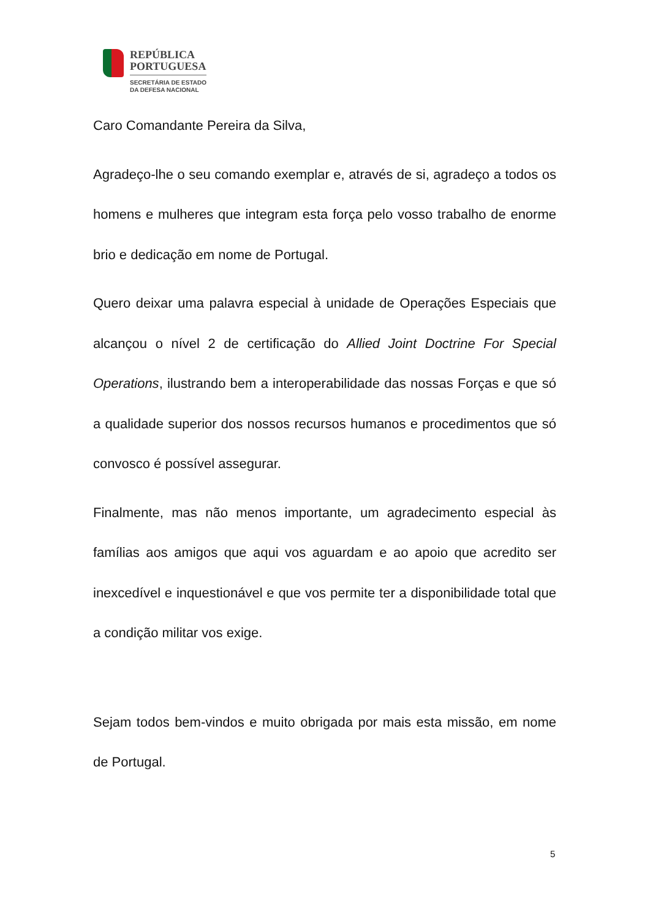REPÚBLICA
PORTUGUESA
SECRETÁRIA DE ESTADO
DA DEFESA NACIONAL
Caro Comandante Pereira da Silva,
Agradeço-lhe o seu comando exemplar e, através de si, agradeço a todos os homens e mulheres que integram esta força pelo vosso trabalho de enorme brio e dedicação em nome de Portugal.
Quero deixar uma palavra especial à unidade de Operações Especiais que alcançou o nível 2 de certificação do Allied Joint Doctrine For Special Operations, ilustrando bem a interoperabilidade das nossas Forças e que só a qualidade superior dos nossos recursos humanos e procedimentos que só convosco é possível assegurar.
Finalmente, mas não menos importante, um agradecimento especial às famílias aos amigos que aqui vos aguardam e ao apoio que acredito ser inexcedível e inquestionável e que vos permite ter a disponibilidade total que a condição militar vos exige.
Sejam todos bem-vindos e muito obrigada por mais esta missão, em nome de Portugal.
5